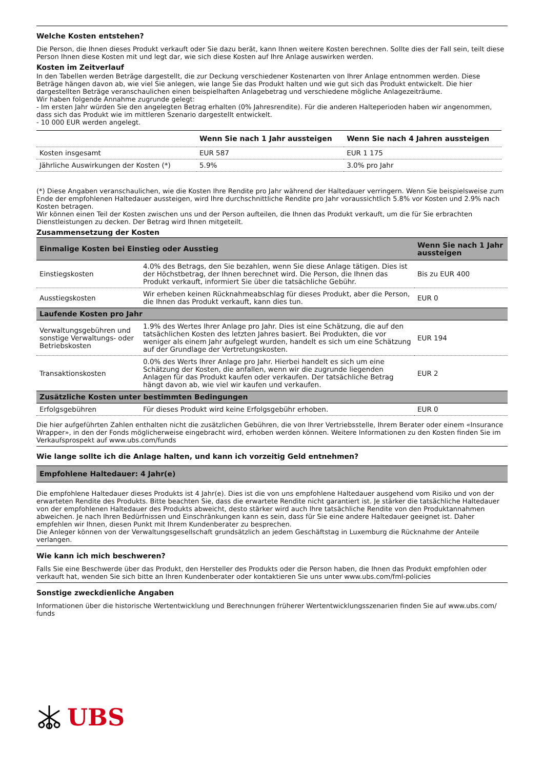Welche Kosten entstehen?
Die Person, die Ihnen dieses Produkt verkauft oder Sie dazu berät, kann Ihnen weitere Kosten berechnen. Sollte dies der Fall sein, teilt diese Person Ihnen diese Kosten mit und legt dar, wie sich diese Kosten auf Ihre Anlage auswirken werden.
Kosten im Zeitverlauf
In den Tabellen werden Beträge dargestellt, die zur Deckung verschiedener Kostenarten von Ihrer Anlage entnommen werden. Diese Beträge hängen davon ab, wie viel Sie anlegen, wie lange Sie das Produkt halten und wie gut sich das Produkt entwickelt. Die hier dargestellten Beträge veranschaulichen einen beispielhaften Anlagebetrag und verschiedene mögliche Anlagezeiträume.
Wir haben folgende Annahme zugrunde gelegt:
- Im ersten Jahr würden Sie den angelegten Betrag erhalten (0% Jahresrendite). Für die anderen Halteperioden haben wir angenommen, dass sich das Produkt wie im mittleren Szenario dargestellt entwickelt.
- 10 000 EUR werden angelegt.
| | Wenn Sie nach 1 Jahr aussteigen | Wenn Sie nach 4 Jahren aussteigen |
| --- | --- | --- |
| Kosten insgesamt | EUR 587 | EUR 1 175 |
| Jährliche Auswirkungen der Kosten (*) | 5.9% | 3.0% pro Jahr |
(*) Diese Angaben veranschaulichen, wie die Kosten Ihre Rendite pro Jahr während der Haltedauer verringern. Wenn Sie beispielsweise zum Ende der empfohlenen Haltedauer aussteigen, wird Ihre durchschnittliche Rendite pro Jahr voraussichtlich 5.8% vor Kosten und 2.9% nach Kosten betragen.
Wir können einen Teil der Kosten zwischen uns und der Person aufteilen, die Ihnen das Produkt verkauft, um die für Sie erbrachten Dienstleistungen zu decken. Der Betrag wird Ihnen mitgeteilt.
Zusammensetzung der Kosten
| Einmalige Kosten bei Einstieg oder Ausstieg | | Wenn Sie nach 1 Jahr aussteigen |
| --- | --- | --- |
| Einstiegskosten | 4.0% des Betrags, den Sie bezahlen, wenn Sie diese Anlage tätigen. Dies ist der Höchstbetrag, der Ihnen berechnet wird. Die Person, die Ihnen das Produkt verkauft, informiert Sie über die tatsächliche Gebühr. | Bis zu EUR 400 |
| Ausstiegskosten | Wir erheben keinen Rücknahmeabschlag für dieses Produkt, aber die Person, die Ihnen das Produkt verkauft, kann dies tun. | EUR 0 |
| Laufende Kosten pro Jahr | | |
| Verwaltungsgebühren und sonstige Verwaltungs- oder Betriebskosten | 1.9% des Wertes Ihrer Anlage pro Jahr. Dies ist eine Schätzung, die auf den tatsächlichen Kosten des letzten Jahres basiert. Bei Produkten, die vor weniger als einem Jahr aufgelegt wurden, handelt es sich um eine Schätzung auf der Grundlage der Vertretungskosten. | EUR 194 |
| Transaktionskosten | 0.0% des Werts Ihrer Anlage pro Jahr. Hierbei handelt es sich um eine Schätzung der Kosten, die anfallen, wenn wir die zugrunde liegenden Anlagen für das Produkt kaufen oder verkaufen. Der tatsächliche Betrag hängt davon ab, wie viel wir kaufen und verkaufen. | EUR 2 |
| Zusätzliche Kosten unter bestimmten Bedingungen | | |
| Erfolgsgebühren | Für dieses Produkt wird keine Erfolgsgebühr erhoben. | EUR 0 |
Die hier aufgeführten Zahlen enthalten nicht die zusätzlichen Gebühren, die von Ihrer Vertriebsstelle, Ihrem Berater oder einem «Insurance Wrapper», in den der Fonds möglicherweise eingebracht wird, erhoben werden können. Weitere Informationen zu den Kosten finden Sie im Verkaufsprospekt auf www.ubs.com/funds
Wie lange sollte ich die Anlage halten, und kann ich vorzeitig Geld entnehmen?
Empfohlene Haltedauer: 4 Jahr(e)
Die empfohlene Haltedauer dieses Produkts ist 4 Jahr(e). Dies ist die von uns empfohlene Haltedauer ausgehend vom Risiko und von der erwarteten Rendite des Produkts. Bitte beachten Sie, dass die erwartete Rendite nicht garantiert ist. Je stärker die tatsächliche Haltedauer von der empfohlenen Haltedauer des Produkts abweicht, desto stärker wird auch Ihre tatsächliche Rendite von den Produktannahmen abweichen. Je nach Ihren Bedürfnissen und Einschränkungen kann es sein, dass für Sie eine andere Haltedauer geeignet ist. Daher empfehlen wir Ihnen, diesen Punkt mit Ihrem Kundenberater zu besprechen.
Die Anleger können von der Verwaltungsgesellschaft grundsätzlich an jedem Geschäftstag in Luxemburg die Rücknahme der Anteile verlangen.
Wie kann ich mich beschweren?
Falls Sie eine Beschwerde über das Produkt, den Hersteller des Produkts oder die Person haben, die Ihnen das Produkt empfohlen oder verkauft hat, wenden Sie sich bitte an Ihren Kundenberater oder kontaktieren Sie uns unter www.ubs.com/fml-policies
Sonstige zweckdienliche Angaben
Informationen über die historische Wertentwicklung und Berechnungen früherer Wertentwicklungsszenarien finden Sie auf www.ubs.com/ funds
UBS